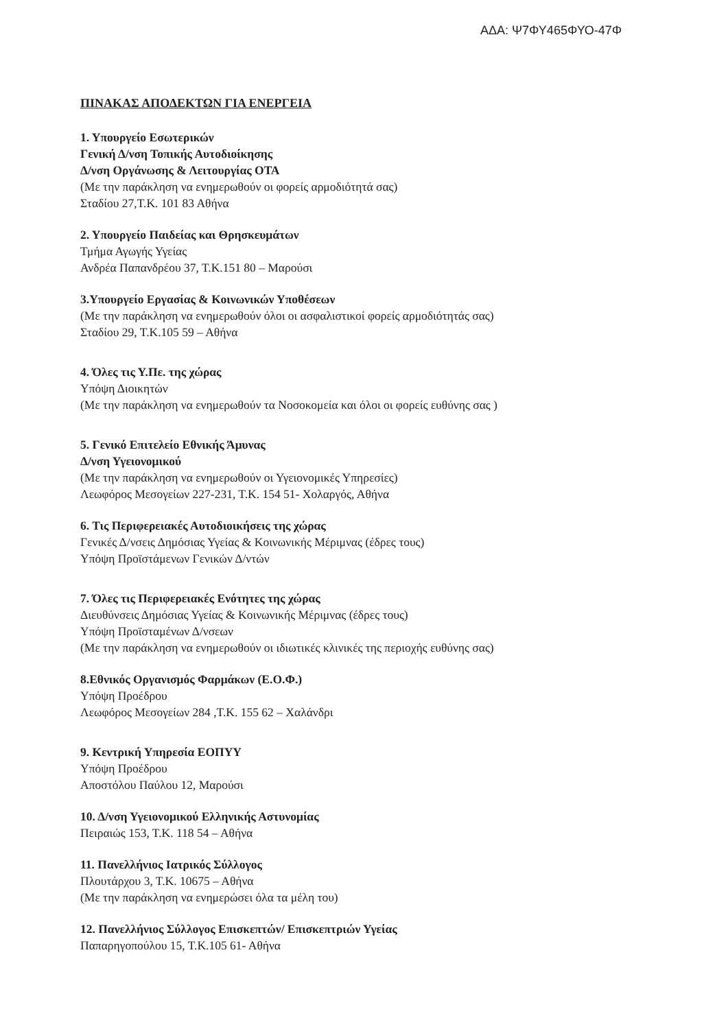ΑΔΑ: Ψ7ΦΥ465ΦΥΟ-47Φ
ΠΙΝΑΚΑΣ ΑΠΟΔΕΚΤΩΝ ΓΙΑ ΕΝΕΡΓΕΙΑ
1. Υπουργείο Εσωτερικών
Γενική Δ/νση Τοπικής Αυτοδιοίκησης
Δ/νση Οργάνωσης & Λειτουργίας ΟΤΑ
(Με την παράκληση να ενημερωθούν οι φορείς αρμοδιότητά σας)
Σταδίου 27,Τ.Κ. 101 83 Αθήνα
2. Υπουργείο Παιδείας και Θρησκευμάτων
Τμήμα Αγωγής Υγείας
Ανδρέα Παπανδρέου 37, Τ.Κ.151 80 – Μαρούσι
3.Υπουργείο Εργασίας & Κοινωνικών Υποθέσεων
(Με την παράκληση να ενημερωθούν όλοι οι ασφαλιστικοί φορείς αρμοδιότητάς σας)
Σταδίου 29, Τ.Κ.105 59 – Αθήνα
4. Όλες τις Υ.Πε. της χώρας
Υπόψη Διοικητών
(Με την παράκληση να ενημερωθούν τα Νοσοκομεία και όλοι οι φορείς ευθύνης σας )
5. Γενικό Επιτελείο Εθνικής Άμυνας
Δ/νση Υγειονομικού
(Με την παράκληση να ενημερωθούν οι Υγειονομικές Υπηρεσίες)
Λεωφόρος Μεσογείων 227-231, Τ.Κ. 154 51- Χολαργός, Αθήνα
6. Τις Περιφερειακές Αυτοδιοικήσεις της χώρας
Γενικές Δ/νσεις Δημόσιας Υγείας & Κοινωνικής Μέριμνας (έδρες τους)
Υπόψη Προϊστάμενων Γενικών Δ/ντών
7. Όλες τις Περιφερειακές Ενότητες της χώρας
Διευθύνσεις Δημόσιας Υγείας & Κοινωνικής Μέριμνας (έδρες τους)
Υπόψη Προϊσταμένων Δ/νσεων
(Με την παράκληση να ενημερωθούν οι ιδιωτικές κλινικές της περιοχής ευθύνης σας)
8.Εθνικός Οργανισμός Φαρμάκων (Ε.Ο.Φ.)
Υπόψη Προέδρου
Λεωφόρος Μεσογείων 284 ,Τ.Κ. 155 62 – Χαλάνδρι
9. Κεντρική Υπηρεσία ΕΟΠΥΥ
Υπόψη Προέδρου
Αποστόλου Παύλου 12, Μαρούσι
10. Δ/νση Υγειονομικού Ελληνικής Αστυνομίας
Πειραιώς 153, Τ.Κ. 118 54 – Αθήνα
11. Πανελλήνιος Ιατρικός Σύλλογος
Πλουτάρχου 3, Τ.Κ. 10675 – Αθήνα
(Με την παράκληση να ενημερώσει όλα τα μέλη του)
12. Πανελλήνιος Σύλλογος Επισκεπτών/ Επισκεπτριών Υγείας
Παπαρηγοπούλου 15, Τ.Κ.105 61- Αθήνα